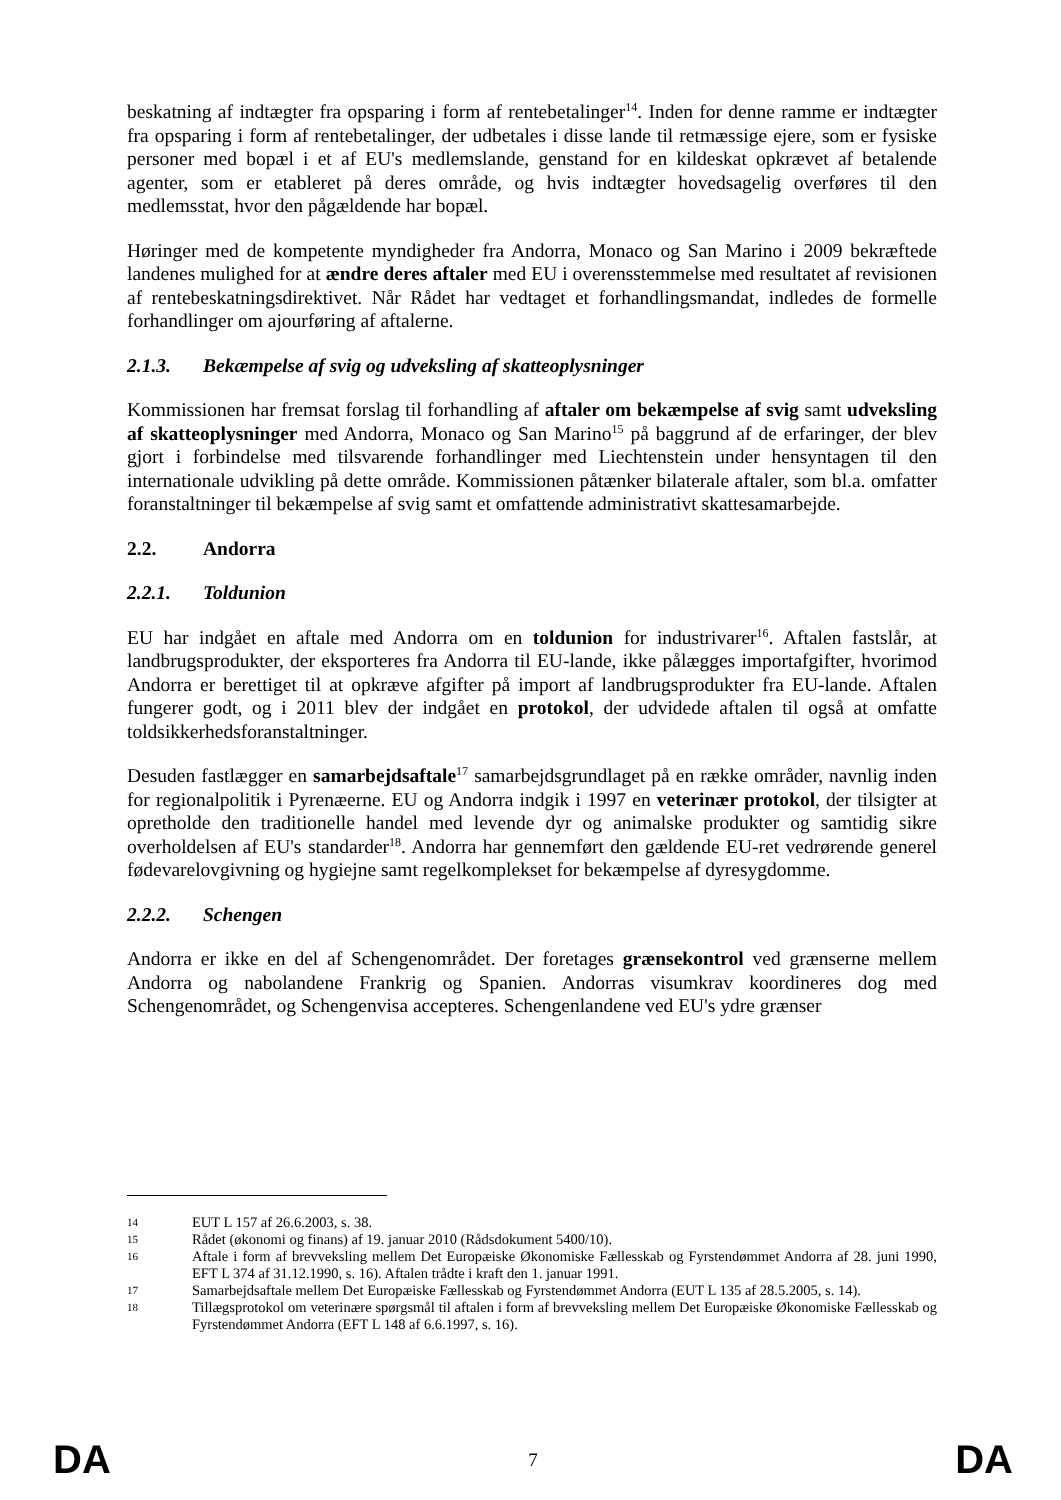beskatning af indtægter fra opsparing i form af rentebetalinger<sup>14</sup>. Inden for denne ramme er indtægter fra opsparing i form af rentebetalinger, der udbetales i disse lande til retmæssige ejere, som er fysiske personer med bopæl i et af EU's medlemslande, genstand for en kildeskat opkrævet af betalende agenter, som er etableret på deres område, og hvis indtægter hovedsagelig overføres til den medlemsstat, hvor den pågældende har bopæl.
Høringer med de kompetente myndigheder fra Andorra, Monaco og San Marino i 2009 bekræftede landenes mulighed for at ændre deres aftaler med EU i overensstemmelse med resultatet af revisionen af rentebeskatningsdirektivet. Når Rådet har vedtaget et forhandlingsmandat, indledes de formelle forhandlinger om ajourføring af aftalerne.
2.1.3. Bekæmpelse af svig og udveksling af skatteoplysninger
Kommissionen har fremsat forslag til forhandling af aftaler om bekæmpelse af svig samt udveksling af skatteoplysninger med Andorra, Monaco og San Marino<sup>15</sup> på baggrund af de erfaringer, der blev gjort i forbindelse med tilsvarende forhandlinger med Liechtenstein under hensyntagen til den internationale udvikling på dette område. Kommissionen påtænker bilaterale aftaler, som bl.a. omfatter foranstaltninger til bekæmpelse af svig samt et omfattende administrativt skattesamarbejde.
2.2. Andorra
2.2.1. Toldunion
EU har indgået en aftale med Andorra om en toldunion for industrivarer<sup>16</sup>. Aftalen fastslår, at landbrugsprodukter, der eksporteres fra Andorra til EU-lande, ikke pålægges importafgifter, hvorimod Andorra er berettiget til at opkræve afgifter på import af landbrugsprodukter fra EU-lande. Aftalen fungerer godt, og i 2011 blev der indgået en protokol, der udvidede aftalen til også at omfatte toldsikkerhedsforanstaltninger.
Desuden fastlægger en samarbejdsaftale<sup>17</sup> samarbejdsgrundlaget på en række områder, navnlig inden for regionalpolitik i Pyrenæerne. EU og Andorra indgik i 1997 en veterinær protokol, der tilsigter at opretholde den traditionelle handel med levende dyr og animalske produkter og samtidig sikre overholdelsen af EU's standarder<sup>18</sup>. Andorra har gennemført den gældende EU-ret vedrørende generel fødevarelovgivning og hygiejne samt regelkomplekset for bekæmpelse af dyresygdomme.
2.2.2. Schengen
Andorra er ikke en del af Schengenområdet. Der foretages grænsekontrol ved grænserne mellem Andorra og nabolandene Frankrig og Spanien. Andorras visumkrav koordineres dog med Schengenområdet, og Schengenvisa accepteres. Schengenlandene ved EU's ydre grænser
14 EUT L 157 af 26.6.2003, s. 38.
15 Rådet (økonomi og finans) af 19. januar 2010 (Rådsdokument 5400/10).
16 Aftale i form af brevveksling mellem Det Europæiske Økonomiske Fællesskab og Fyrstendømmet Andorra af 28. juni 1990, EFT L 374 af 31.12.1990, s. 16). Aftalen trådte i kraft den 1. januar 1991.
17 Samarbejdsaftale mellem Det Europæiske Fællesskab og Fyrstendømmet Andorra (EUT L 135 af 28.5.2005, s. 14).
18 Tillægsprotokol om veterinære spørgsmål til aftalen i form af brevveksling mellem Det Europæiske Økonomiske Fællesskab og Fyrstendømmet Andorra (EFT L 148 af 6.6.1997, s. 16).
DA 7 DA